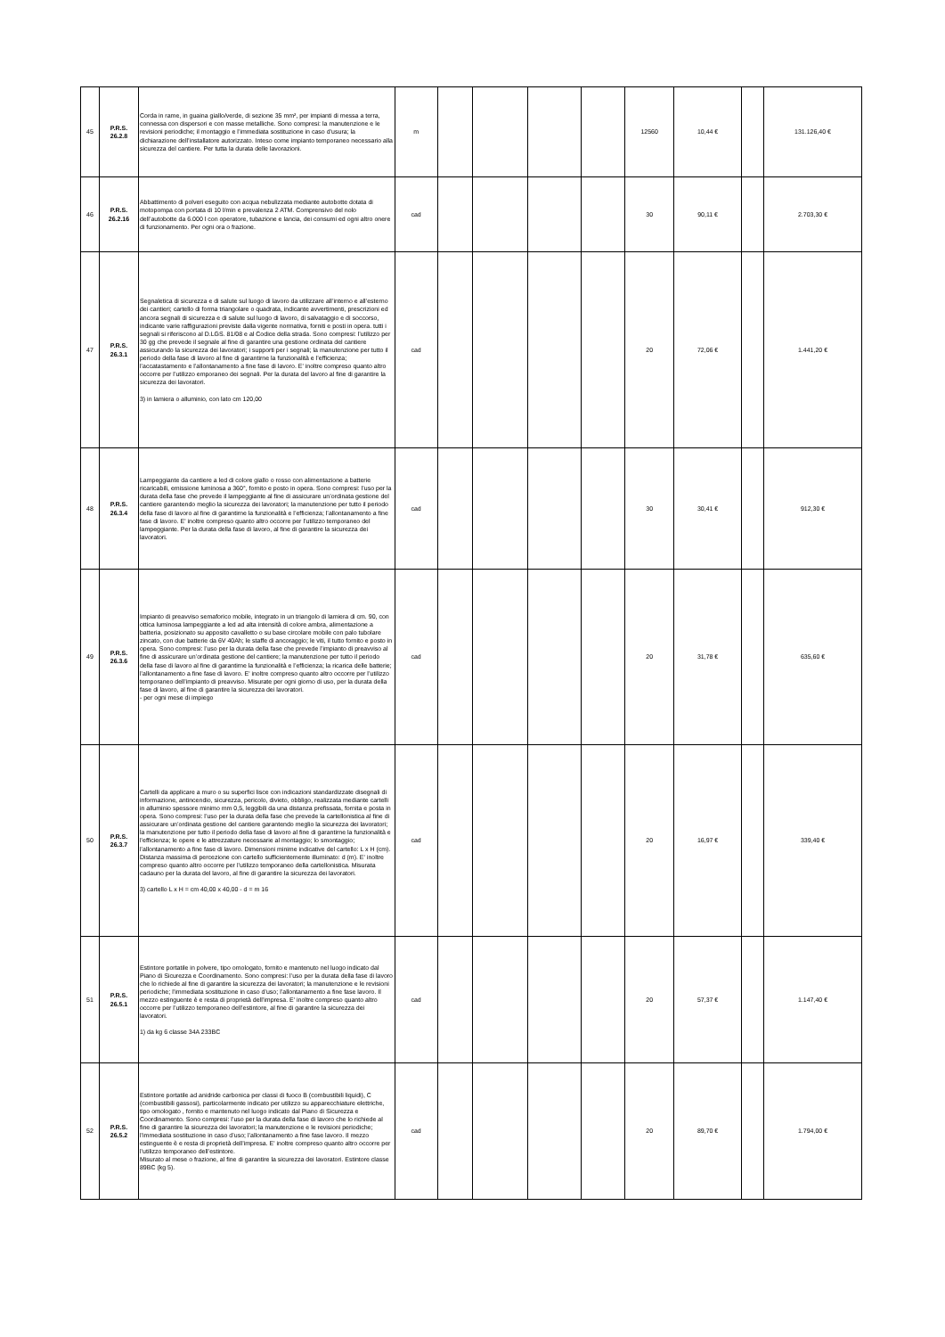| 45 | P.R.S. 26.2.8 | Corda in rame, in guaina giallo/verde, di sezione 35 mm², per impianti di messa a terra, connessa con dispersori e con masse metalliche. Sono compresi: la manutenzione e le revisioni periodiche; il montaggio e l’immediata sostituzione in caso d’usura; la dichiarazione dell’installatore autorizzato. Inteso come impianto temporaneo necessario alla sicurezza del cantiere. Per tutta la durata delle lavorazioni. | m | | | | | 12560 | 10,44 € | | 131.126,40 € |
| 46 | P.R.S. 26.2.16 | Abbattimento di polveri eseguito con acqua nebulizzata mediante autobotte dotata di motopompa con portata di 10 l/min e prevalenza 2 ATM. Comprensivo del nolo dell’autobotte da 6.000 l con operatore, tubazione e lancia, dei consumi ed ogni altro onere di funzionamento. Per ogni ora o frazione. | cad | | | | | 30 | 90,11 € | | 2.703,30 € |
| 47 | P.R.S. 26.3.1 | Segnaletica di sicurezza e di salute sul luogo di lavoro da utilizzare all’interno e all’esterno dei cantieri; cartello di forma triangolare o quadrata, indicante avvertimenti, prescrizioni ed ancora segnali di sicurezza e di salute sul luogo di lavoro, di salvataggio e di soccorso, indicante varie raffigurazioni previste dalla vigente normativa, forniti e posti in opera. tutti i segnali si riferiscono al D.LGS. 81/08 e al Codice della strada. Sono compresi: l’utilizzo per 30 gg che prevede il segnale al fine di garantire una gestione ordinata del cantiere assicurando la sicurezza dei lavoratori; i supporti per i segnali; la manutenzione per tutto il periodo della fase di lavoro al fine di garantirne la funzionalità e l’efficienza; l’accatastamento e l’allontanamento a fine fase di lavoro. E' inoltre compreso quanto altro occorre per l’utilizzo emporaneo dei segnali. Per la durata del lavoro al fine di garantire la sicurezza dei lavoratori. 3) in lamiera o alluminio, con lato cm 120,00 | cad | | | | | 20 | 72,06 € | | 1.441,20 € |
| 48 | P.R.S. 26.3.4 | Lampeggiante da cantiere a led di colore giallo o rosso con alimentazione a batterie ricaricabili, emissione luminosa a 360°, fornito e posto in opera. Sono compresi: l’uso per la durata della fase che prevede il lampeggiante al fine di assicurare un’ordinata gestione del cantiere garantendo meglio la sicurezza dei lavoratori; la manutenzione per tutto il periodo della fase di lavoro al fine di garantirne la funzionalità e l’efficienza; l’allontanamento a fine fase di lavoro. E' inoltre compreso quanto altro occorre per l’utilizzo temporaneo del lampeggiante. Per la durata della fase di lavoro, al fine di garantire la sicurezza dei lavoratori. | cad | | | | | 30 | 30,41 € | | 912,30 € |
| 49 | P.R.S. 26.3.6 | Impianto di preavviso semaforico mobile, integrato in un triangolo di lamiera di cm. 90, con ottica luminosa lampeggiante a led ad alta intensità di colore ambra, alimentazione a batteria, posizionato su apposito cavalletto o su base circolare mobile con palo tubolare zincato, con due batterie da 6V 40Ah; le staffe di ancoraggio; le viti, il tutto fornito e posto in opera. Sono compresi: l’uso per la durata della fase che prevede l’impianto di preavviso al fine di assicurare un’ordinata gestione del cantiere; la manutenzione per tutto il periodo della fase di lavoro al fine di garantirne la funzionalità e l’efficienza; la ricarica delle batterie; l’allontanamento a fine fase di lavoro. E' inoltre compreso quanto altro occorre per l’utilizzo temporaneo dell’impianto di preavviso. Misurate per ogni giorno di uso, per la durata della fase di lavoro, al fine di garantire la sicurezza dei lavoratori. - per ogni mese di impiego | cad | | | | | 20 | 31,78 € | | 635,60 € |
| 50 | P.R.S. 26.3.7 | Cartelli da applicare a muro o su superfici lisce con indicazioni standardizzate disegnali di informazione, antincendio, sicurezza, pericolo, divieto, obbligo, realizzata mediante cartelli in alluminio spessore minimo mm 0,5, leggibili da una distanza prefissata, fornita e posta in opera. Sono compresi: l’uso per la durata della fase che prevede la cartellonistica al fine di assicurare un’ordinata gestione del cantiere garantendo meglio la sicurezza dei lavoratori; la manutenzione per tutto il periodo della fase di lavoro al fine di garantirne la funzionalità e l’efficienza; le opere e le attrezzature necessarie al montaggio; lo smontaggio; l’allontanamento a fine fase di lavoro. Dimensioni minime indicative del cartello: L x H (cm). Distanza massima di percezione con cartello sufficientemente illuminato: d (m). E' inoltre compreso quanto altro occorre per l’utilizzo temporaneo della cartellonistica. Misurata cadauno per la durata del lavoro, al fine di garantire la sicurezza dei lavoratori. 3) cartello L x H = cm 40,00 x 40,00 - d = m 16 | cad | | | | | 20 | 16,97 € | | 339,40 € |
| 51 | P.R.S. 26.5.1 | Estintore portatile in polvere, tipo omologato, fornito e mantenuto nel luogo indicato dal Piano di Sicurezza e Coordinamento. Sono compresi: l’uso per la durata della fase di lavoro che lo richiede al fine di garantire la sicurezza dei lavoratori; la manutenzione e le revisioni periodiche; l’immediata sostituzione in caso d’uso; l’allontanamento a fine fase lavoro. Il mezzo estinguente è e resta di proprietà dell’impresa. E' inoltre compreso quanto altro occorre per l’utilizzo temporaneo dell’estintore, al fine di garantire la sicurezza dei lavoratori. 1) da kg 6 classe 34A 233BC | cad | | | | | 20 | 57,37 € | | 1.147,40 € |
| 52 | P.R.S. 26.5.2 | Estintore portatile ad anidride carbonica per classi di fuoco B (combustibili liquidi), C (combustibili gassosi), particolarmente indicato per utilizzo su apparecchiature elettriche, tipo omologato , fornito e mantenuto nel luogo indicato dal Piano di Sicurezza e Coordinamento. Sono compresi: l’uso per la durata della fase di lavoro che lo richiede al fine di garantire la sicurezza dei lavoratori; la manutenzione e le revisioni periodiche; l’immediata sostituzione in caso d’uso; l’allontanamento a fine fase lavoro. Il mezzo estinguente è e resta di proprietà dell’impresa. E' inoltre compreso quanto altro occorre per l’utilizzo temporaneo dell’estintore. Misurato al mese o frazione, al fine di garantire la sicurezza dei lavoratori. Estintore classe 89BC (kg 5). | cad | | | | | 20 | 89,70 € | | 1.794,00 € |